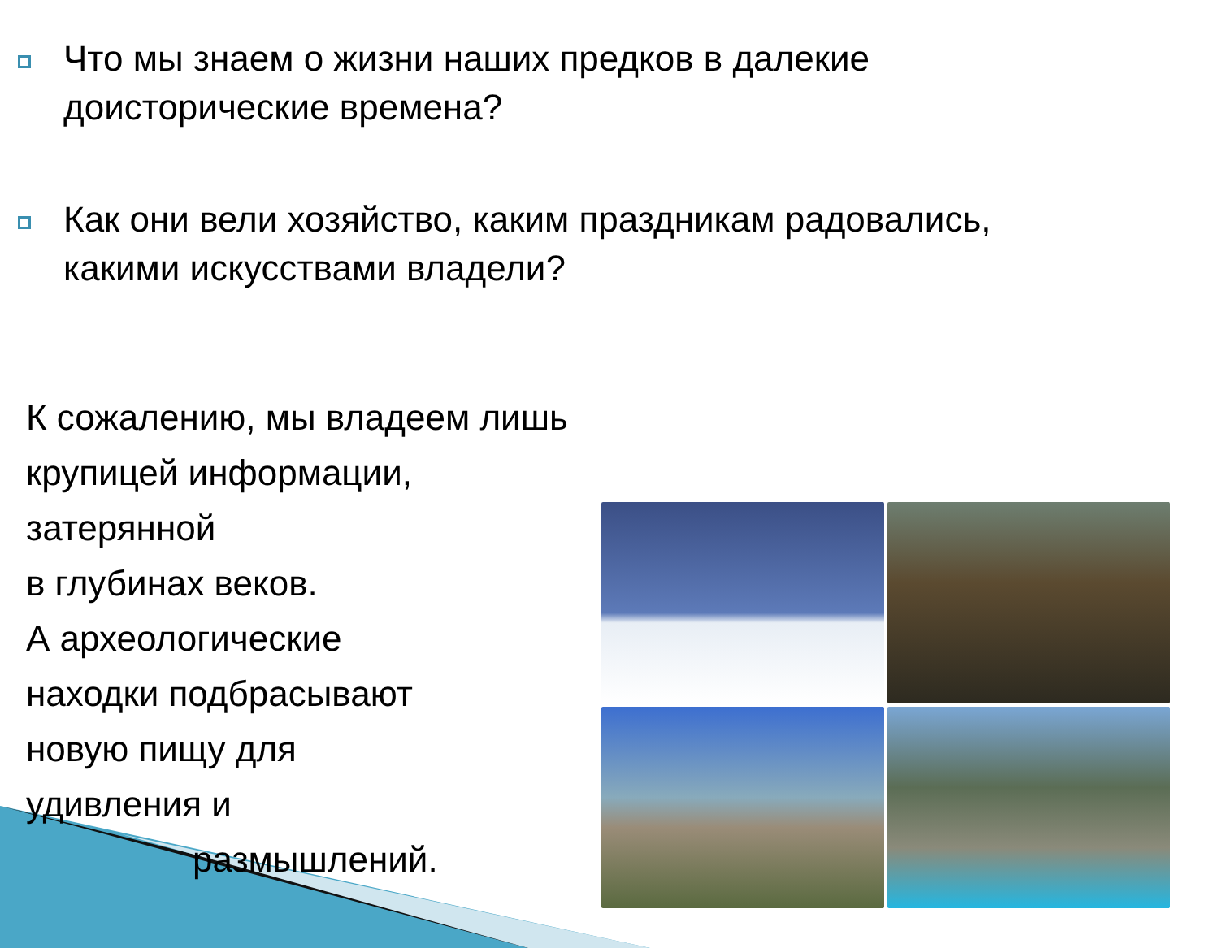Что мы знаем о жизни наших предков в далекие
доисторические времена?
Как они вели хозяйство, каким праздникам радовались,
какими искусствами владели?
К сожалению, мы владеем лишь крупицей информации, затерянной
в глубинах веков.
А археологические
находки подбрасывают
новую пищу для
удивления и
размышлений.